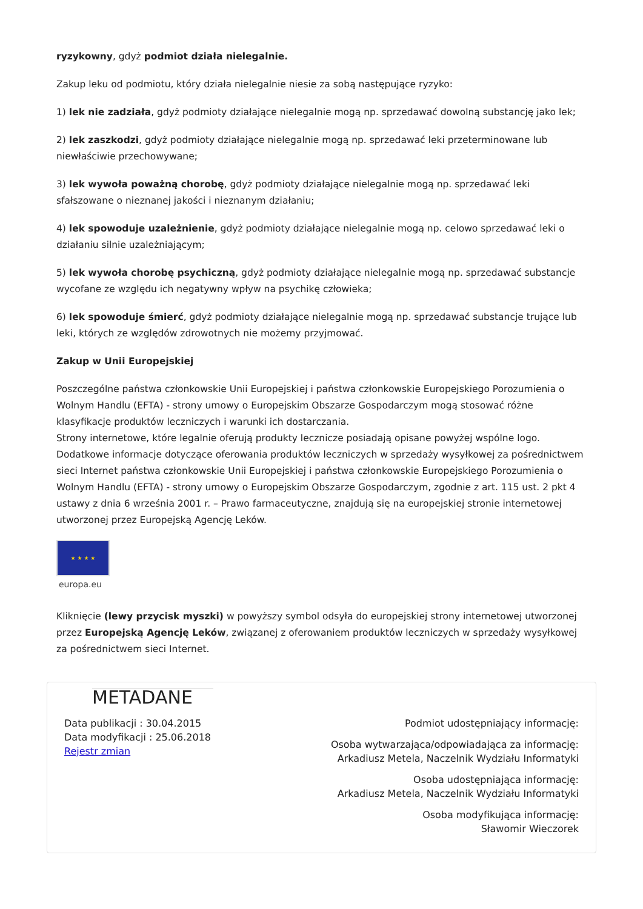ryzykowny, gdyż podmiot działa nielegalnie.
Zakup leku od podmiotu, który działa nielegalnie niesie za sobą następujące ryzyko:
1) lek nie zadziała, gdyż podmioty działające nielegalnie mogą np. sprzedawać dowolną substancję jako lek;
2) lek zaszkodzi, gdyż podmioty działające nielegalnie mogą np. sprzedawać leki przeterminowane lub niewłaściwie przechowywane;
3) lek wywoła poważną chorobę, gdyż podmioty działające nielegalnie mogą np. sprzedawać leki sfałszowane o nieznanej jakości i nieznanym działaniu;
4) lek spowoduje uzależnienie, gdyż podmioty działające nielegalnie mogą np. celowo sprzedawać leki o działaniu silnie uzależniającym;
5) lek wywoła chorobę psychiczną, gdyż podmioty działające nielegalnie mogą np. sprzedawać substancje wycofane ze względu ich negatywny wpływ na psychikę człowieka;
6) lek spowoduje śmierć, gdyż podmioty działające nielegalnie mogą np. sprzedawać substancje trujące lub leki, których ze względów zdrowotnych nie możemy przyjmować.
Zakup w Unii Europejskiej
Poszczególne państwa członkowskie Unii Europejskiej i państwa członkowskie Europejskiego Porozumienia o Wolnym Handlu (EFTA) - strony umowy o Europejskim Obszarze Gospodarczym mogą stosować różne klasyfikacje produktów leczniczych i warunki ich dostarczania.
Strony internetowe, które legalnie oferują produkty lecznicze posiadają opisane powyżej wspólne logo.
Dodatkowe informacje dotyczące oferowania produktów leczniczych w sprzedaży wysyłkowej za pośrednictwem sieci Internet państwa członkowskie Unii Europejskiej i państwa członkowskie Europejskiego Porozumienia o Wolnym Handlu (EFTA) - strony umowy o Europejskim Obszarze Gospodarczym, zgodnie z art. 115 ust. 2 pkt 4 ustawy z dnia 6 września 2001 r. – Prawo farmaceutyczne, znajdują się na europejskiej stronie internetowej utworzonej przez Europejską Agencję Leków.
★ ★ ★ ★
europa.eu
Kliknięcie (lewy przycisk myszki) w powyższy symbol odsyła do europejskiej strony internetowej utworzonej przez Europejską Agencję Leków, związanej z oferowaniem produktów leczniczych w sprzedaży wysyłkowej za pośrednictwem sieci Internet.
METADANE
Data publikacji : 30.04.2015
Data modyfikacji : 25.06.2018
Rejestr zmian
Podmiot udostępniający informację:
Osoba wytwarzająca/odpowiadająca za informację:
Arkadiusz Metela, Naczelnik Wydziału Informatyki
Osoba udostępniająca informację:
Arkadiusz Metela, Naczelnik Wydziału Informatyki
Osoba modyfikująca informację:
Sławomir Wieczorek